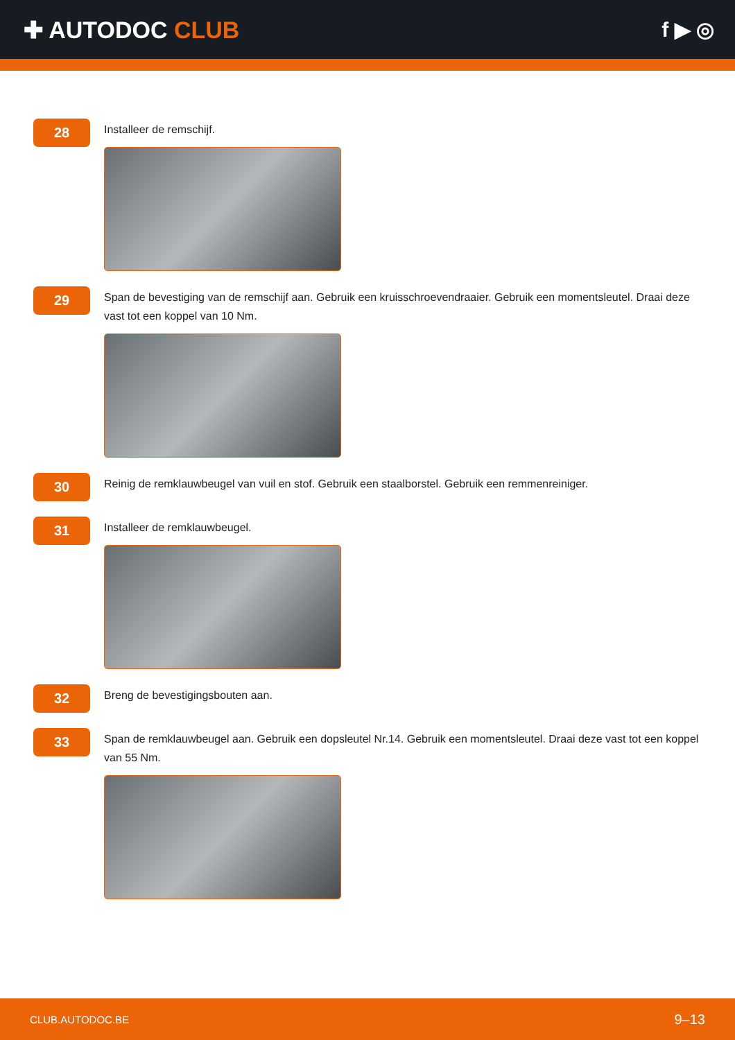✚ AUTODOC CLUB f ▶ ◎
28
Installeer de remschijf.
29
Span de bevestiging van de remschijf aan. Gebruik een kruisschroevendraaier. Gebruik een momentsleutel. Draai deze vast tot een koppel van 10 Nm.
30
Reinig de remklauwbeugel van vuil en stof. Gebruik een staalborstel. Gebruik een remmenreiniger.
31
Installeer de remklauwbeugel.
32
Breng de bevestigingsbouten aan.
33
Span de remklauwbeugel aan. Gebruik een dopsleutel Nr.14. Gebruik een momentsleutel. Draai deze vast tot een koppel van 55 Nm.
CLUB.AUTODOC.BE 9–13